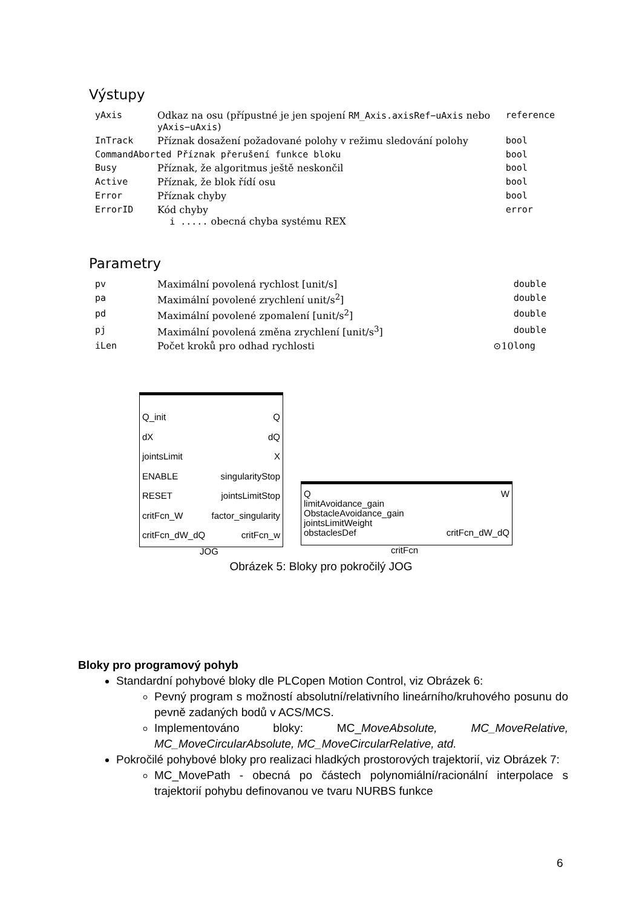Výstupy
| yAxis | Odkaz na osu (přípustné je jen spojení RM_Axis.axisRef−uAxis nebo yAxis−uAxis ) | | reference |
| InTrack | Příznak dosažení požadované polohy v režimu sledování polohy | | bool |
| CommandAborted Příznak přerušení funkce bloku | | | bool |
| Busy | Příznak, že algoritmus ještě neskončil | | bool |
| Active | Příznak, že blok řídí osu | | bool |
| Error | Příznak chyby | | bool |
| ErrorID | Kód chyby i ..... obecná chyba systému REX | | error |
Parametry
| pv | Maximální povolená rychlost [unit/s] | | double |
| pa | Maximální povolené zrychlení unit/s<sup>2</sup>] | | double |
| pd | Maximální povolené zpomalení [unit/s<sup>2</sup>] | | double |
| pj | Maximální povolená změna zrychlení [unit/s<sup>3</sup>] | | double |
| iLen | Počet kroků pro odhad rychlosti | ⊙10 | long |
Q_init
dX
jointsLimit
ENABLE
RESET
critFcn_W
critFcn_dW_dQ
Q
dQ
X
singularityStop
jointsLimitStop
factor_singularity
critFcn_w
JOG
Q
limitAvoidance_gain
ObstacleAvoidance_gain
jointsLimitWeight
obstaclesDef
W
critFcn_dW_dQ
critFcn
Obrázek 5: Bloky pro pokročilý JOG
Bloky pro programový pohyb
Standardní pohybové bloky dle PLCopen Motion Control, viz Obrázek 6:
Pevný program s možností absolutní/relativního lineárního/kruhového posunu do pevně zadaných bodů v ACS/MCS.
Implementováno bloky: MC_MoveAbsolute, MC_MoveRelative, MC_MoveCircularAbsolute, MC_MoveCircularRelative, atd.
Pokročilé pohybové bloky pro realizaci hladkých prostorových trajektorií, viz Obrázek 7:
MC_MovePath - obecná po částech polynomiální/racionální interpolace s trajektorií pohybu definovanou ve tvaru NURBS funkce
6